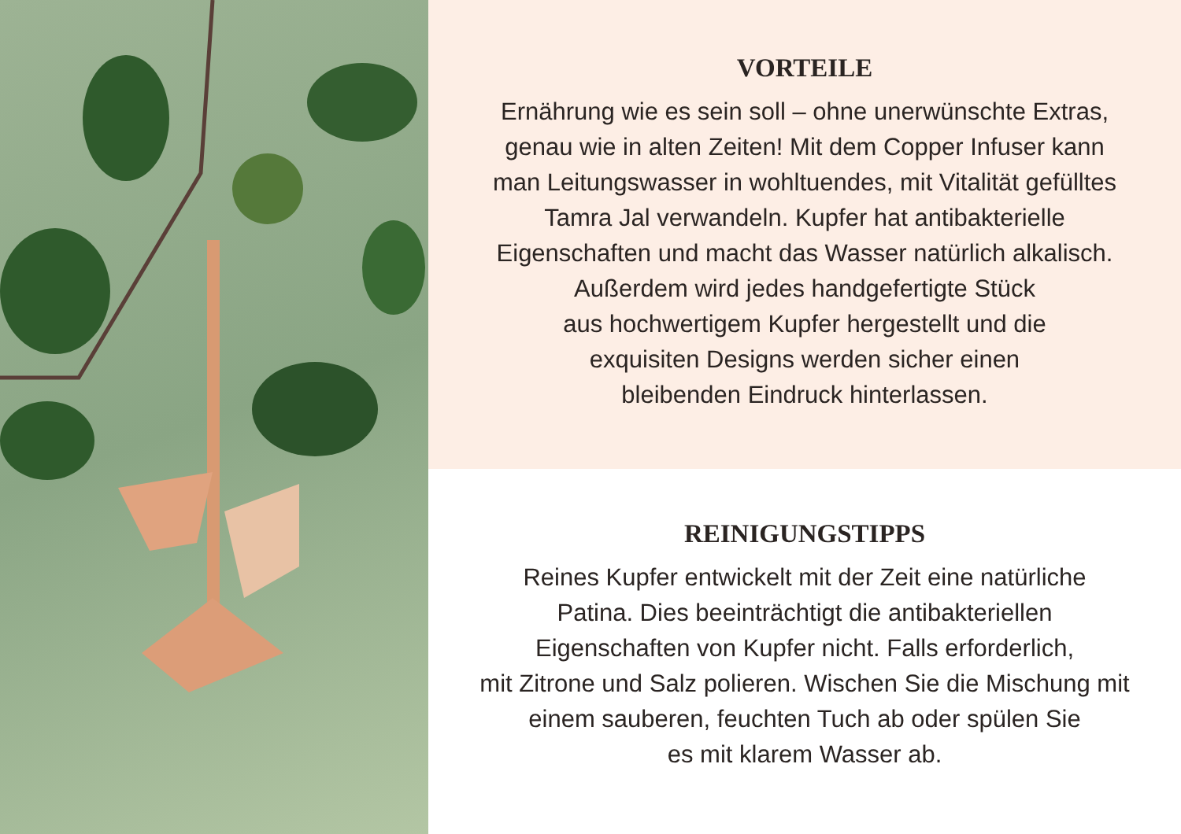VORTEILE
Ernährung wie es sein soll – ohne unerwünschte Extras,
genau wie in alten Zeiten! Mit dem Copper Infuser kann
man Leitungswasser in wohltuendes, mit Vitalität gefülltes
Tamra Jal verwandeln. Kupfer hat antibakterielle
Eigenschaften und macht das Wasser natürlich alkalisch.
Außerdem wird jedes handgefertigte Stück
aus hochwertigem Kupfer hergestellt und die
exquisiten Designs werden sicher einen
bleibenden Eindruck hinterlassen.
REINIGUNGSTIPPS
Reines Kupfer entwickelt mit der Zeit eine natürliche
Patina. Dies beeinträchtigt die antibakteriellen
Eigenschaften von Kupfer nicht. Falls erforderlich,
mit Zitrone und Salz polieren. Wischen Sie die Mischung mit
einem sauberen, feuchten Tuch ab oder spülen Sie
es mit klarem Wasser ab.